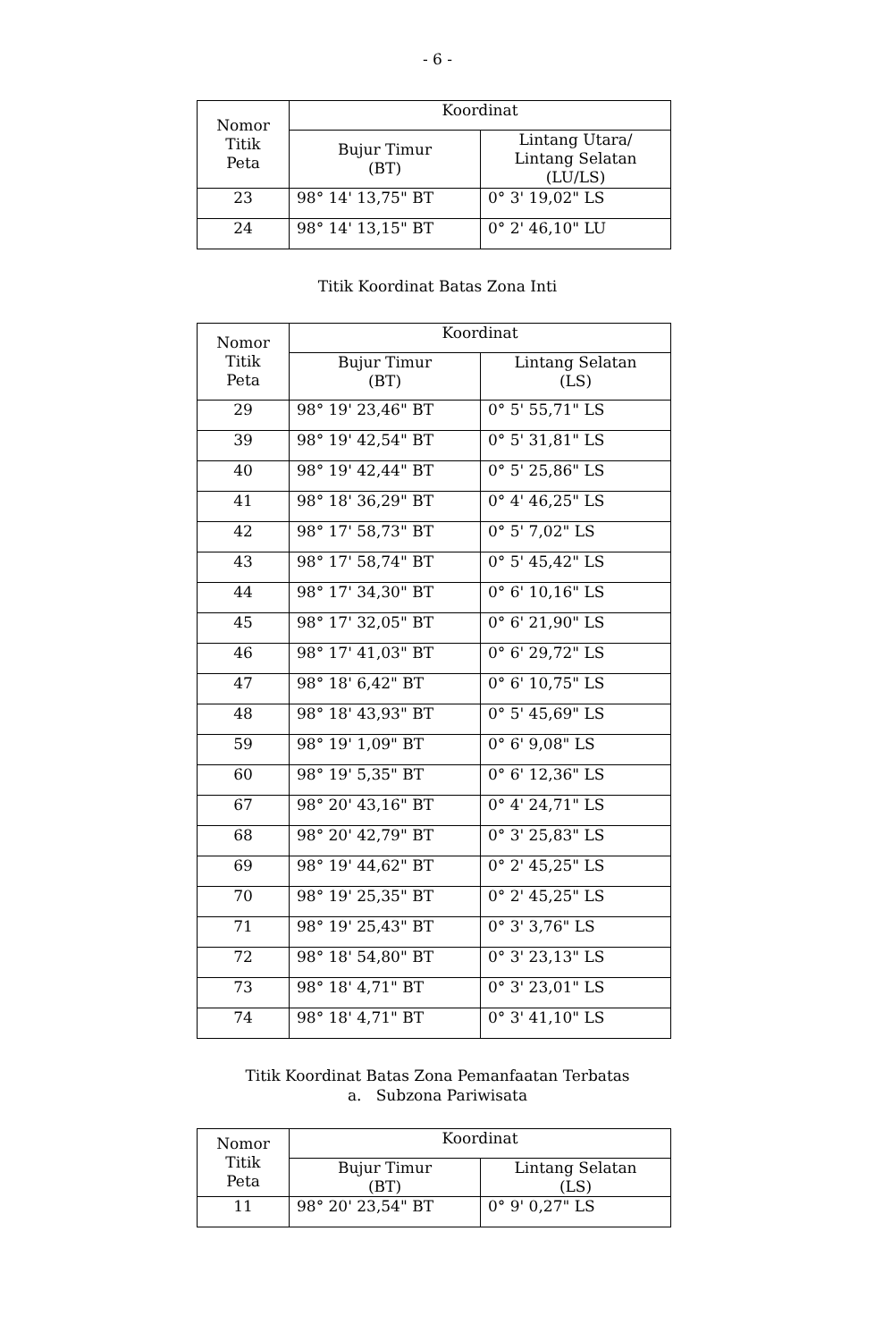- 6 -
| Nomor Titik Peta | Koordinat | |
| --- | --- | --- |
| | Bujur Timur (BT) | Lintang Utara/ Lintang Selatan (LU/LS) |
| 23 | 98° 14' 13,75" BT | 0° 3' 19,02" LS |
| 24 | 98° 14' 13,15" BT | 0° 2' 46,10" LU |
Titik Koordinat Batas Zona Inti
| Nomor Titik Peta | Koordinat | |
| --- | --- | --- |
| | Bujur Timur (BT) | Lintang Selatan (LS) |
| 29 | 98° 19' 23,46" BT | 0° 5' 55,71" LS |
| 39 | 98° 19' 42,54" BT | 0° 5' 31,81" LS |
| 40 | 98° 19' 42,44" BT | 0° 5' 25,86" LS |
| 41 | 98° 18' 36,29" BT | 0° 4' 46,25" LS |
| 42 | 98° 17' 58,73" BT | 0° 5' 7,02" LS |
| 43 | 98° 17' 58,74" BT | 0° 5' 45,42" LS |
| 44 | 98° 17' 34,30" BT | 0° 6' 10,16" LS |
| 45 | 98° 17' 32,05" BT | 0° 6' 21,90" LS |
| 46 | 98° 17' 41,03" BT | 0° 6' 29,72" LS |
| 47 | 98° 18' 6,42" BT | 0° 6' 10,75" LS |
| 48 | 98° 18' 43,93" BT | 0° 5' 45,69" LS |
| 59 | 98° 19' 1,09" BT | 0° 6' 9,08" LS |
| 60 | 98° 19' 5,35" BT | 0° 6' 12,36" LS |
| 67 | 98° 20' 43,16" BT | 0° 4' 24,71" LS |
| 68 | 98° 20' 42,79" BT | 0° 3' 25,83" LS |
| 69 | 98° 19' 44,62" BT | 0° 2' 45,25" LS |
| 70 | 98° 19' 25,35" BT | 0° 2' 45,25" LS |
| 71 | 98° 19' 25,43" BT | 0° 3' 3,76" LS |
| 72 | 98° 18' 54,80" BT | 0° 3' 23,13" LS |
| 73 | 98° 18' 4,71" BT | 0° 3' 23,01" LS |
| 74 | 98° 18' 4,71" BT | 0° 3' 41,10" LS |
Titik Koordinat Batas Zona Pemanfaatan Terbatas
a. Subzona Pariwisata
| Nomor Titik Peta | Koordinat | |
| --- | --- | --- |
| | Bujur Timur (BT) | Lintang Selatan (LS) |
| 11 | 98° 20' 23,54" BT | 0° 9' 0,27" LS |